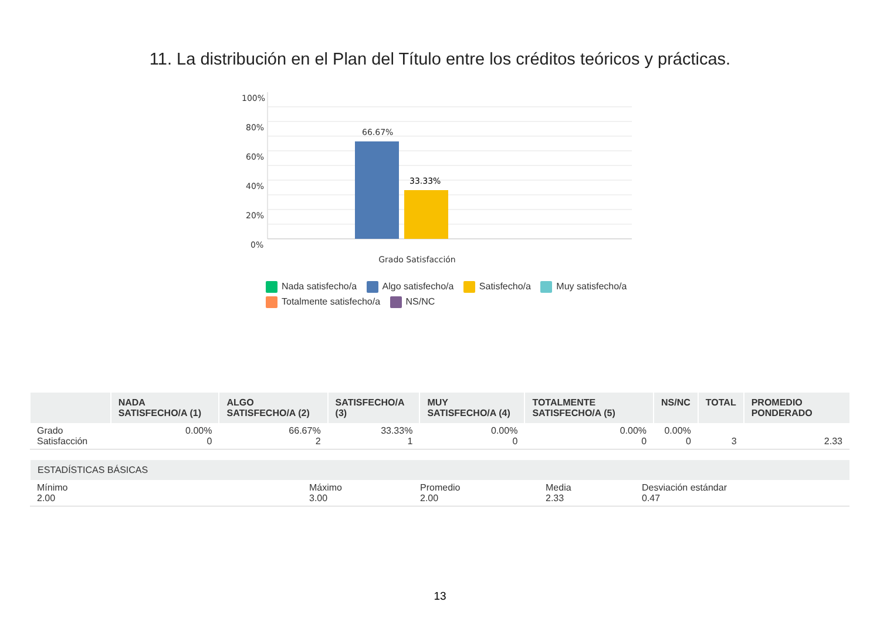11. La distribución en el Plan del Título entre los créditos teóricos y prácticas.
100%
80%
60%
40%
20%
0%
66.67%
33.33%
Grado Satisfacción
Nada satisfecho/a Algo satisfecho/a Satisfecho/a Muy satisfecho/a
Totalmente satisfecho/a NS/NC
| | NADA SATISFECHO/A (1) | ALGO SATISFECHO/A (2) | SATISFECHO/A (3) | MUY SATISFECHO/A (4) | TOTALMENTE SATISFECHO/A (5) | NS/NC | TOTAL | PROMEDIO PONDERADO |
| --- | --- | --- | --- | --- | --- | --- | --- | --- |
| Grado Satisfacción | 0.00% 0 | 66.67% 2 | 33.33% 1 | 0.00% 0 | 0.00% 0 | 0.00% 0 | 3 | 2.33 |
| ESTADÍSTICAS BÁSICAS | | | | |
| --- | --- | --- | --- | --- |
| Mínimo 2.00 | Máximo 3.00 | Promedio 2.00 | Media 2.33 | Desviación estándar 0.47 |
13